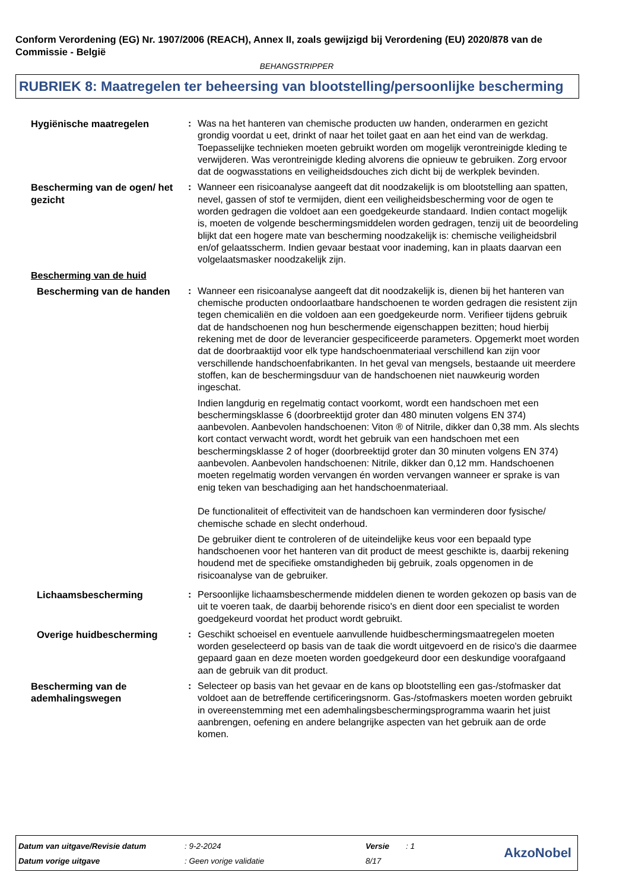Conform Verordening (EG) Nr. 1907/2006 (REACH), Annex II, zoals gewijzigd bij Verordening (EU) 2020/878 van de Commissie - België
BEHANGSTRIPPER
RUBRIEK 8: Maatregelen ter beheersing van blootstelling/persoonlijke bescherming
Hygiënische maatregelen : Was na het hanteren van chemische producten uw handen, onderarmen en gezicht grondig voordat u eet, drinkt of naar het toilet gaat en aan het eind van de werkdag. Toepasselijke technieken moeten gebruikt worden om mogelijk verontreinigde kleding te verwijderen. Was verontreinigde kleding alvorens die opnieuw te gebruiken. Zorg ervoor dat de oogwasstations en veiligheidsdouches zich dicht bij de werkplek bevinden.
Bescherming van de ogen/ het gezicht
: Wanneer een risicoanalyse aangeeft dat dit noodzakelijk is om blootstelling aan spatten, nevel, gassen of stof te vermijden, dient een veiligheidsbescherming voor de ogen te worden gedragen die voldoet aan een goedgekeurde standaard. Indien contact mogelijk is, moeten de volgende beschermingsmiddelen worden gedragen, tenzij uit de beoordeling blijkt dat een hogere mate van bescherming noodzakelijk is: chemische veiligheidsbril en/of gelaatsscherm. Indien gevaar bestaat voor inademing, kan in plaats daarvan een volgelaatsmasker noodzakelijk zijn.
Bescherming van de huid
Bescherming van de handen : Wanneer een risicoanalyse aangeeft dat dit noodzakelijk is, dienen bij het hanteren van chemische producten ondoorlaatbare handschoenen te worden gedragen die resistent zijn tegen chemicaliën en die voldoen aan een goedgekeurde norm. Verifieer tijdens gebruik dat de handschoenen nog hun beschermende eigenschappen bezitten; houd hierbij rekening met de door de leverancier gespecificeerde parameters. Opgemerkt moet worden dat de doorbraaktijd voor elk type handschoenmateriaal verschillend kan zijn voor verschillende handschoenfabrikanten. In het geval van mengsels, bestaande uit meerdere stoffen, kan de beschermingsduur van de handschoenen niet nauwkeurig worden ingeschat.
Indien langdurig en regelmatig contact voorkomt, wordt een handschoen met een beschermingsklasse 6 (doorbreektijd groter dan 480 minuten volgens EN 374) aanbevolen. Aanbevolen handschoenen: Viton ® of Nitrile, dikker dan 0,38 mm. Als slechts kort contact verwacht wordt, wordt het gebruik van een handschoen met een beschermingsklasse 2 of hoger (doorbreektijd groter dan 30 minuten volgens EN 374) aanbevolen. Aanbevolen handschoenen: Nitrile, dikker dan 0,12 mm. Handschoenen moeten regelmatig worden vervangen én worden vervangen wanneer er sprake is van enig teken van beschadiging aan het handschoenmateriaal.
De functionaliteit of effectiviteit van de handschoen kan verminderen door fysische/ chemische schade en slecht onderhoud.
De gebruiker dient te controleren of de uiteindelijke keus voor een bepaald type handschoenen voor het hanteren van dit product de meest geschikte is, daarbij rekening houdend met de specifieke omstandigheden bij gebruik, zoals opgenomen in de risicoanalyse van de gebruiker.
Lichaamsbescherming : Persoonlijke lichaamsbeschermende middelen dienen te worden gekozen op basis van de uit te voeren taak, de daarbij behorende risico's en dient door een specialist te worden goedgekeurd voordat het product wordt gebruikt.
Overige huidbescherming : Geschikt schoeisel en eventuele aanvullende huidbeschermingsmaatregelen moeten worden geselecteerd op basis van de taak die wordt uitgevoerd en de risico's die daarmee gepaard gaan en deze moeten worden goedgekeurd door een deskundige voorafgaand aan de gebruik van dit product.
Bescherming van de ademhalingswegen
: Selecteer op basis van het gevaar en de kans op blootstelling een gas-/stofmasker dat voldoet aan de betreffende certificeringsnorm. Gas-/stofmaskers moeten worden gebruikt in overeenstemming met een ademhalingsbeschermingsprogramma waarin het juist aanbrengen, oefening en andere belangrijke aspecten van het gebruik aan de orde komen.
| Datum van uitgave/Revisie datum | : 9-2-2024 | Versie | : 1 |
| Datum vorige uitgave | : Geen vorige validatie | 8/17 | |
AkzoNobel